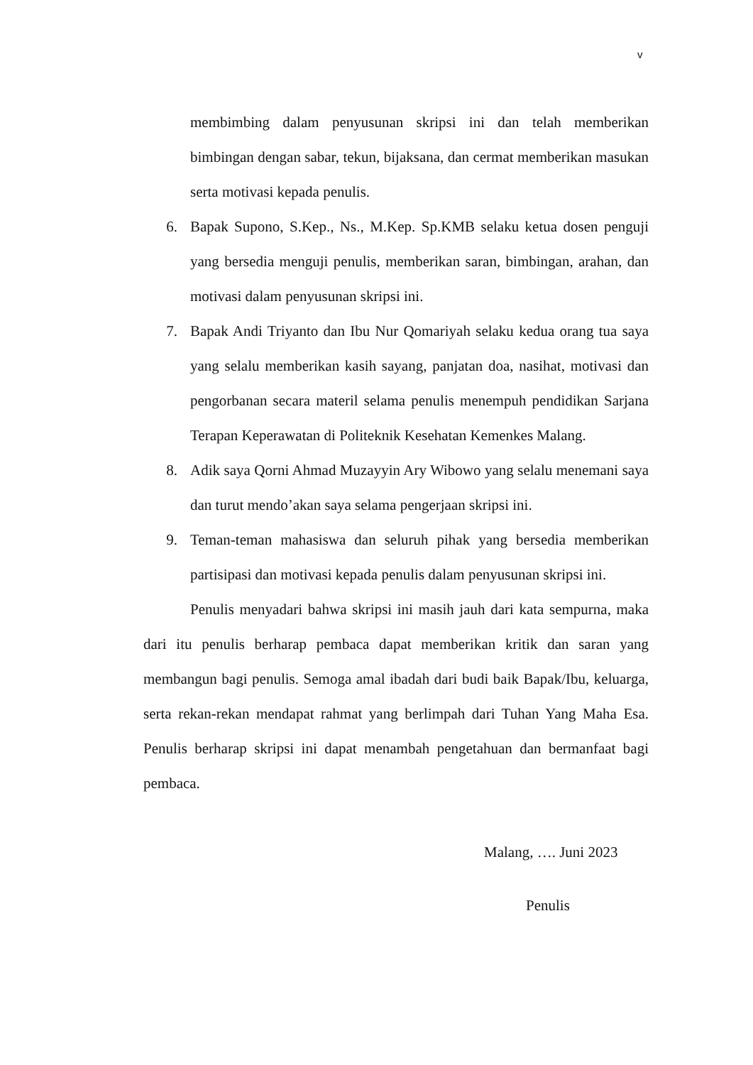v
membimbing dalam penyusunan skripsi ini dan telah memberikan bimbingan dengan sabar, tekun, bijaksana, dan cermat memberikan masukan serta motivasi kepada penulis.
6. Bapak Supono, S.Kep., Ns., M.Kep. Sp.KMB selaku ketua dosen penguji yang bersedia menguji penulis, memberikan saran, bimbingan, arahan, dan motivasi dalam penyusunan skripsi ini.
7. Bapak Andi Triyanto dan Ibu Nur Qomariyah selaku kedua orang tua saya yang selalu memberikan kasih sayang, panjatan doa, nasihat, motivasi dan pengorbanan secara materil selama penulis menempuh pendidikan Sarjana Terapan Keperawatan di Politeknik Kesehatan Kemenkes Malang.
8. Adik saya Qorni Ahmad Muzayyin Ary Wibowo yang selalu menemani saya dan turut mendo’akan saya selama pengerjaan skripsi ini.
9. Teman-teman mahasiswa dan seluruh pihak yang bersedia memberikan partisipasi dan motivasi kepada penulis dalam penyusunan skripsi ini.
Penulis menyadari bahwa skripsi ini masih jauh dari kata sempurna, maka dari itu penulis berharap pembaca dapat memberikan kritik dan saran yang membangun bagi penulis. Semoga amal ibadah dari budi baik Bapak/Ibu, keluarga, serta rekan-rekan mendapat rahmat yang berlimpah dari Tuhan Yang Maha Esa. Penulis berharap skripsi ini dapat menambah pengetahuan dan bermanfaat bagi pembaca.
Malang, …. Juni 2023
Penulis